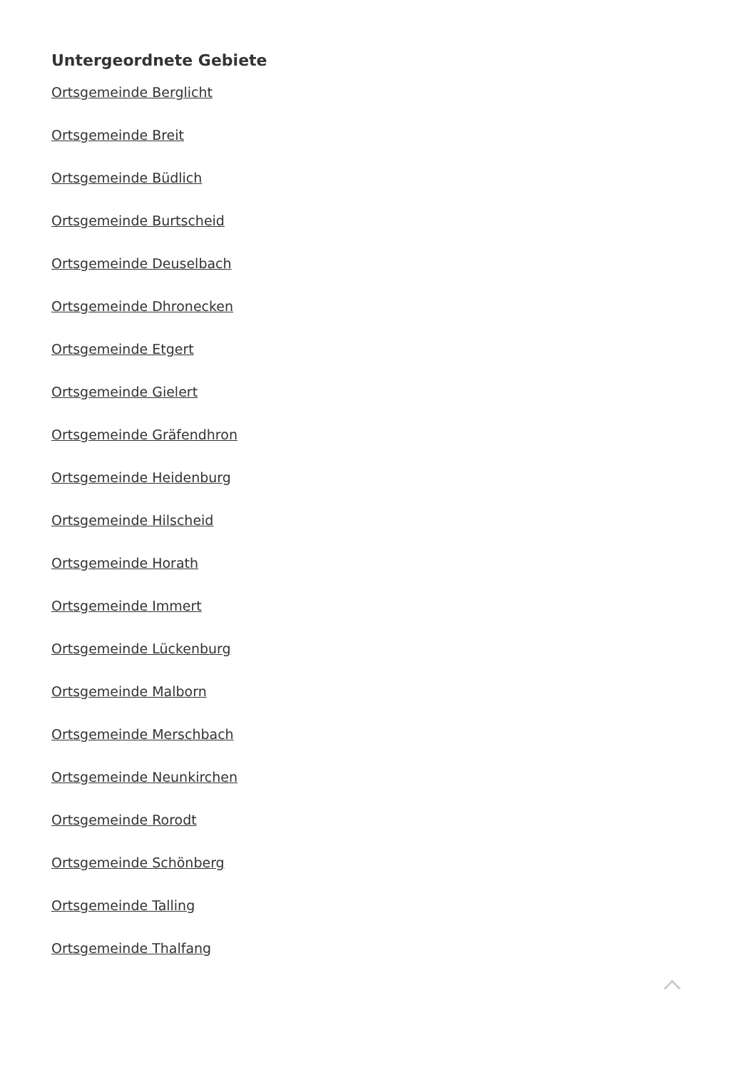Untergeordnete Gebiete
Ortsgemeinde Berglicht
Ortsgemeinde Breit
Ortsgemeinde Büdlich
Ortsgemeinde Burtscheid
Ortsgemeinde Deuselbach
Ortsgemeinde Dhronecken
Ortsgemeinde Etgert
Ortsgemeinde Gielert
Ortsgemeinde Gräfendhron
Ortsgemeinde Heidenburg
Ortsgemeinde Hilscheid
Ortsgemeinde Horath
Ortsgemeinde Immert
Ortsgemeinde Lückenburg
Ortsgemeinde Malborn
Ortsgemeinde Merschbach
Ortsgemeinde Neunkirchen
Ortsgemeinde Rorodt
Ortsgemeinde Schönberg
Ortsgemeinde Talling
Ortsgemeinde Thalfang